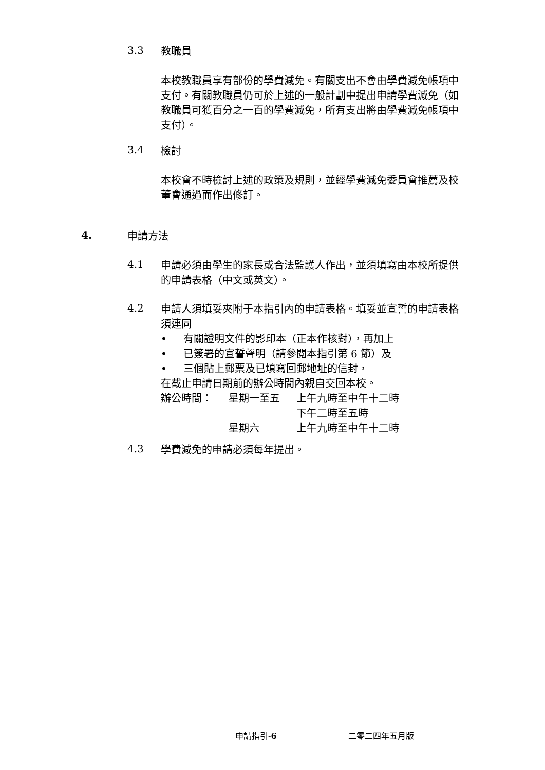3.3
教職員
本校教職員享有部份的學費減免。有關支出不會由學費減免帳項中支付。有關教職員仍可於上述的一般計劃中提出申請學費減免（如教職員可獲百分之一百的學費減免，所有支出將由學費減免帳項中支付）。
3.4
檢討
本校會不時檢討上述的政策及規則，並經學費減免委員會推薦及校董會通過而作出修訂。
4.
申請方法
4.1
申請必須由學生的家長或合法監護人作出，並須填寫由本校所提供的申請表格（中文或英文）。
4.2
申請人須填妥夾附于本指引內的申請表格。填妥並宣誓的申請表格須連同
• 有關證明文件的影印本（正本作核對），再加上
• 已簽署的宣誓聲明（請參閱本指引第 6 節）及
• 三個貼上郵票及已填寫回郵地址的信封，
在截止申請日期前的辦公時間內親自交回本校。
辦公時間： 星期一至五 上午九時至中午十二時 下午二時至五時 星期六 上午九時至中午十二時
4.3
學費減免的申請必須每年提出。
申請指引-6 二零二四年五月版